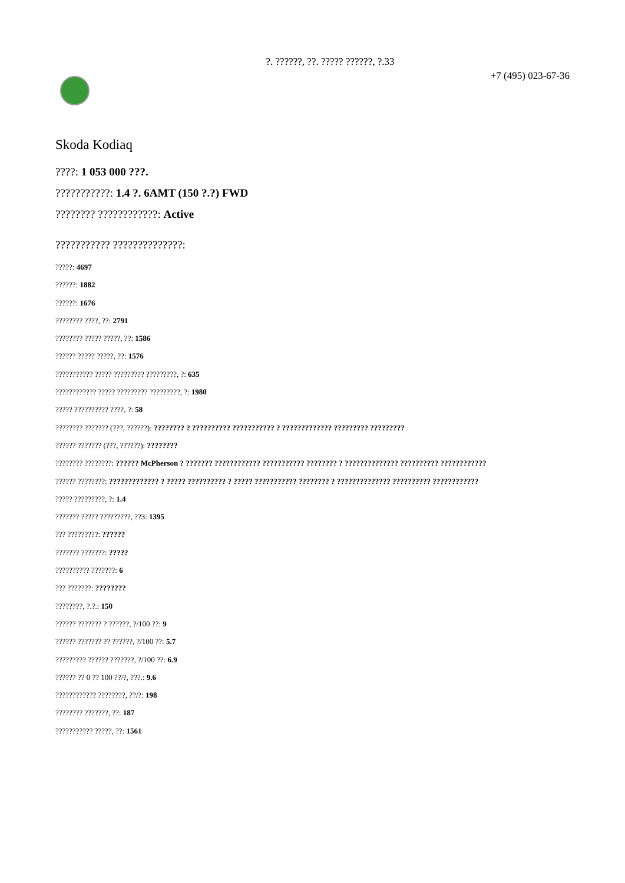?. ??????, ??. ????? ??????, ?.33
+7 (495) 023-67-36
Skoda Kodiaq
????: 1 053 000 ???.
???????????: 1.4 ?. 6AMT (150 ?.?) FWD
???????? ????????????: Active
??????????? ??????????????:
?????: 4697
??????: 1882
??????: 1676
???????? ????, ??: 2791
???????? ????? ?????, ??: 1586
?????? ????? ?????, ??: 1576
??????????? ????? ????????? ?????????, ?: 635
???????????? ????? ????????? ?????????, ?: 1980
????? ?????????? ????, ?: 58
???????? ??????? (???, ??????): ???????? ? ?????????? ??????????? ? ????????????? ????????? ?????????
?????? ??????? (???, ??????): ????????
???????? ????????: ?????? McPherson ? ??????? ???????????? ??????????? ???????? ? ?????????????? ?????????? ????????????
?????? ????????: ????????????? ? ????? ?????????? ? ????? ??????????? ???????? ? ?????????????? ?????????? ????????????
????? ?????????, ?: 1.4
??????? ????? ?????????, ??3: 1395
??? ?????????: ??????
??????? ???????: ?????
?????????? ???????: 6
??? ???????: ????????
????????, ?.?.: 150
?????? ??????? ? ??????, ?/100 ??: 9
?????? ??????? ?? ??????, ?/100 ??: 5.7
????????? ?????? ???????, ?/100 ??: 6.9
?????? ?? 0 ?? 100 ??/?, ???.: 9.6
???????????? ????????, ??/?: 198
???????? ???????, ??: 187
??????????? ?????, ??: 1561